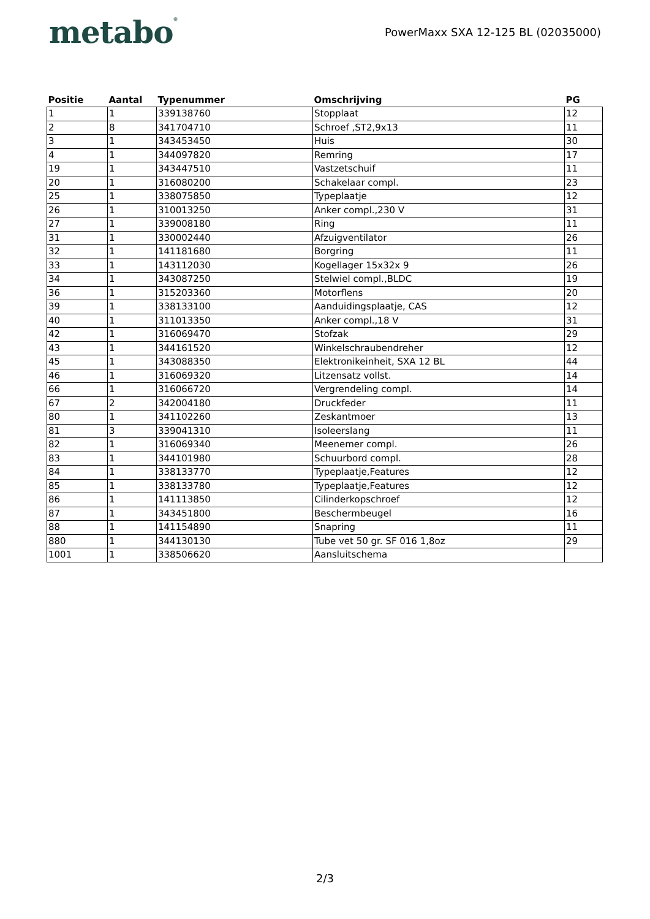metabo<sup>®</sup>
PowerMaxx SXA 12-125 BL (02035000)
| Positie | Aantal | Typenummer | Omschrijving | PG |
| --- | --- | --- | --- | --- |
| 1 | 1 | 339138760 | Stopplaat | 12 |
| 2 | 8 | 341704710 | Schroef ,ST2,9x13 | 11 |
| 3 | 1 | 343453450 | Huis | 30 |
| 4 | 1 | 344097820 | Remring | 17 |
| 19 | 1 | 343447510 | Vastzetschuif | 11 |
| 20 | 1 | 316080200 | Schakelaar compl. | 23 |
| 25 | 1 | 338075850 | Typeplaatje | 12 |
| 26 | 1 | 310013250 | Anker compl.,230 V | 31 |
| 27 | 1 | 339008180 | Ring | 11 |
| 31 | 1 | 330002440 | Afzuigventilator | 26 |
| 32 | 1 | 141181680 | Borgring | 11 |
| 33 | 1 | 143112030 | Kogellager 15x32x 9 | 26 |
| 34 | 1 | 343087250 | Stelwiel compl.,BLDC | 19 |
| 36 | 1 | 315203360 | Motorflens | 20 |
| 39 | 1 | 338133100 | Aanduidingsplaatje, CAS | 12 |
| 40 | 1 | 311013350 | Anker compl.,18 V | 31 |
| 42 | 1 | 316069470 | Stofzak | 29 |
| 43 | 1 | 344161520 | Winkelschraubendreher | 12 |
| 45 | 1 | 343088350 | Elektronikeinheit, SXA 12 BL | 44 |
| 46 | 1 | 316069320 | Litzensatz vollst. | 14 |
| 66 | 1 | 316066720 | Vergrendeling compl. | 14 |
| 67 | 2 | 342004180 | Druckfeder | 11 |
| 80 | 1 | 341102260 | Zeskantmoer | 13 |
| 81 | 3 | 339041310 | Isoleerslang | 11 |
| 82 | 1 | 316069340 | Meenemer compl. | 26 |
| 83 | 1 | 344101980 | Schuurbord compl. | 28 |
| 84 | 1 | 338133770 | Typeplaatje,Features | 12 |
| 85 | 1 | 338133780 | Typeplaatje,Features | 12 |
| 86 | 1 | 141113850 | Cilinderkopschroef | 12 |
| 87 | 1 | 343451800 | Beschermbeugel | 16 |
| 88 | 1 | 141154890 | Snapring | 11 |
| 880 | 1 | 344130130 | Tube vet 50 gr. SF 016 1,8oz | 29 |
| 1001 | 1 | 338506620 | Aansluitschema | |
2/3